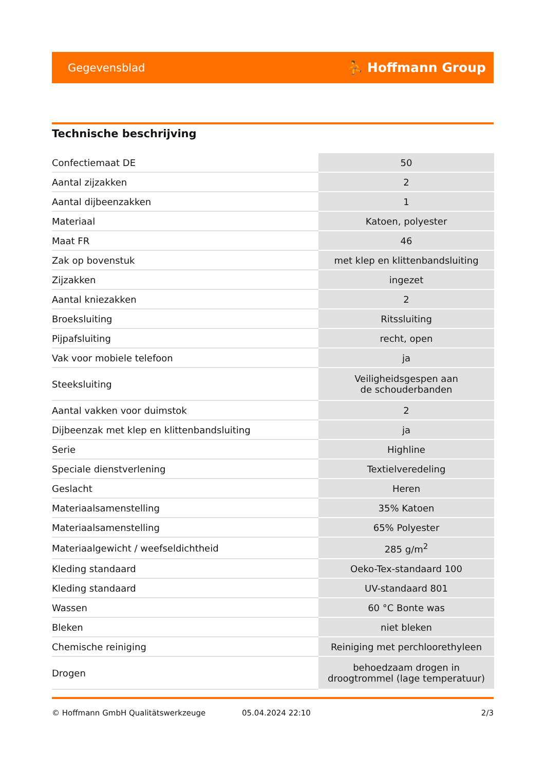Gegevensblad ⛹ Hoffmann Group
Technische beschrijving
| Confectiemaat DE | 50 |
| Aantal zijzakken | 2 |
| Aantal dijbeenzakken | 1 |
| Materiaal | Katoen, polyester |
| Maat FR | 46 |
| Zak op bovenstuk | met klep en klittenbandsluiting |
| Zijzakken | ingezet |
| Aantal kniezakken | 2 |
| Broeksluiting | Ritssluiting |
| Pijpafsluiting | recht, open |
| Vak voor mobiele telefoon | ja |
| Steeksluiting | Veiligheidsgespen aan de schouderbanden |
| Aantal vakken voor duimstok | 2 |
| Dijbeenzak met klep en klittenbandsluiting | ja |
| Serie | Highline |
| Speciale dienstverlening | Textielveredeling |
| Geslacht | Heren |
| Materiaalsamenstelling | 35% Katoen |
| Materiaalsamenstelling | 65% Polyester |
| Materiaalgewicht / weefseldichtheid | 285 g/m<sup>2</sup> |
| Kleding standaard | Oeko-Tex-standaard 100 |
| Kleding standaard | UV-standaard 801 |
| Wassen | 60 °C Bonte was |
| Bleken | niet bleken |
| Chemische reiniging | Reiniging met perchloorethyleen |
| Drogen | behoedzaam drogen in droogtrommel (lage temperatuur) |
© Hoffmann GmbH Qualitätswerkzeuge 05.04.2024 22:10 2/3